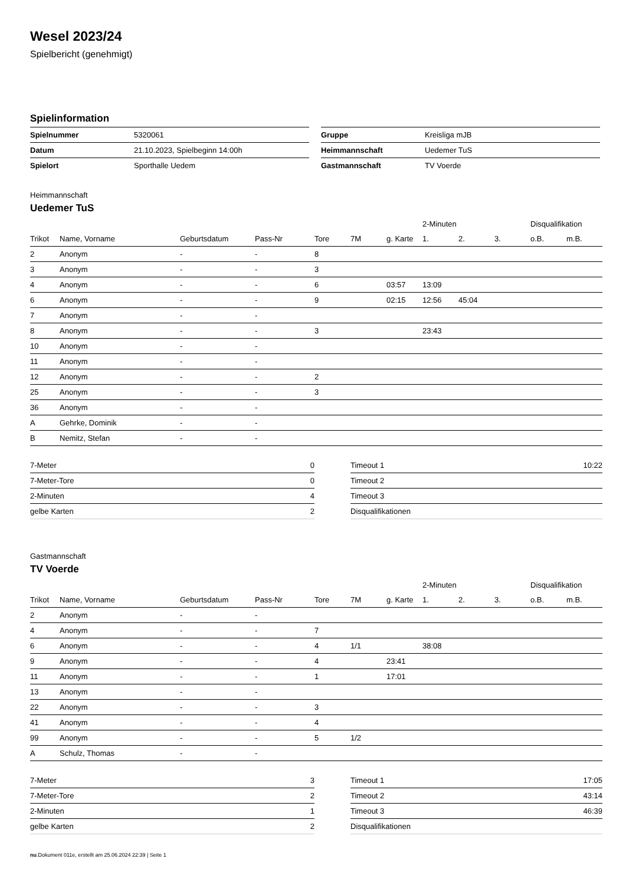Wesel 2023/24
Spielbericht (genehmigt)
Spielinformation
| Spielnummer | 5320061 |
| Datum | 21.10.2023, Spielbeginn 14:00h |
| Spielort | Sporthalle Uedem |
| Gruppe | Kreisliga mJB |
| Heimmannschaft | Uedemer TuS |
| Gastmannschaft | TV Voerde |
Heimmannschaft
Uedemer TuS
| | | | | | | | 2-Minuten | | | Disqualifikation | |
| --- | --- | --- | --- | --- | --- | --- | --- | --- | --- | --- | --- |
| Trikot | Name, Vorname | Geburtsdatum | Pass-Nr | Tore | 7M | g. Karte | 1. | 2. | 3. | o.B. | m.B. |
| 2 | Anonym | - | - | 8 | | | | | | | |
| 3 | Anonym | - | - | 3 | | | | | | | |
| 4 | Anonym | - | - | 6 | | 03:57 | 13:09 | | | | |
| 6 | Anonym | - | - | 9 | | 02:15 | 12:56 | 45:04 | | | |
| 7 | Anonym | - | - | | | | | | | | |
| 8 | Anonym | - | - | 3 | | | 23:43 | | | | |
| 10 | Anonym | - | - | | | | | | | | |
| 11 | Anonym | - | - | | | | | | | | |
| 12 | Anonym | - | - | 2 | | | | | | | |
| 25 | Anonym | - | - | 3 | | | | | | | |
| 36 | Anonym | - | - | | | | | | | | |
| A | Gehrke, Dominik | - | - | | | | | | | | |
| B | Nemitz, Stefan | - | - | | | | | | | | |
| 7-Meter | 0 |
| 7-Meter-Tore | 0 |
| 2-Minuten | 4 |
| gelbe Karten | 2 |
| Timeout 1 | 10:22 |
| Timeout 2 | |
| Timeout 3 | |
| Disqualifikationen | |
Gastmannschaft
TV Voerde
| | | | | | | | 2-Minuten | | | Disqualifikation | |
| --- | --- | --- | --- | --- | --- | --- | --- | --- | --- | --- | --- |
| Trikot | Name, Vorname | Geburtsdatum | Pass-Nr | Tore | 7M | g. Karte | 1. | 2. | 3. | o.B. | m.B. |
| 2 | Anonym | - | - | | | | | | | | |
| 4 | Anonym | - | - | 7 | | | | | | | |
| 6 | Anonym | - | - | 4 | 1/1 | | 38:08 | | | | |
| 9 | Anonym | - | - | 4 | | 23:41 | | | | | |
| 11 | Anonym | - | - | 1 | | 17:01 | | | | | |
| 13 | Anonym | - | - | | | | | | | | |
| 22 | Anonym | - | - | 3 | | | | | | | |
| 41 | Anonym | - | - | 4 | | | | | | | |
| 99 | Anonym | - | - | 5 | 1/2 | | | | | | |
| A | Schulz, Thomas | - | - | | | | | | | | |
| 7-Meter | 3 |
| 7-Meter-Tore | 2 |
| 2-Minuten | 1 |
| gelbe Karten | 2 |
| Timeout 1 | 17:05 |
| Timeout 2 | 43:14 |
| Timeout 3 | 46:39 |
| Disqualifikationen | |
nu.Dokument 011e, erstellt am 25.06.2024 22:39 | Seite 1